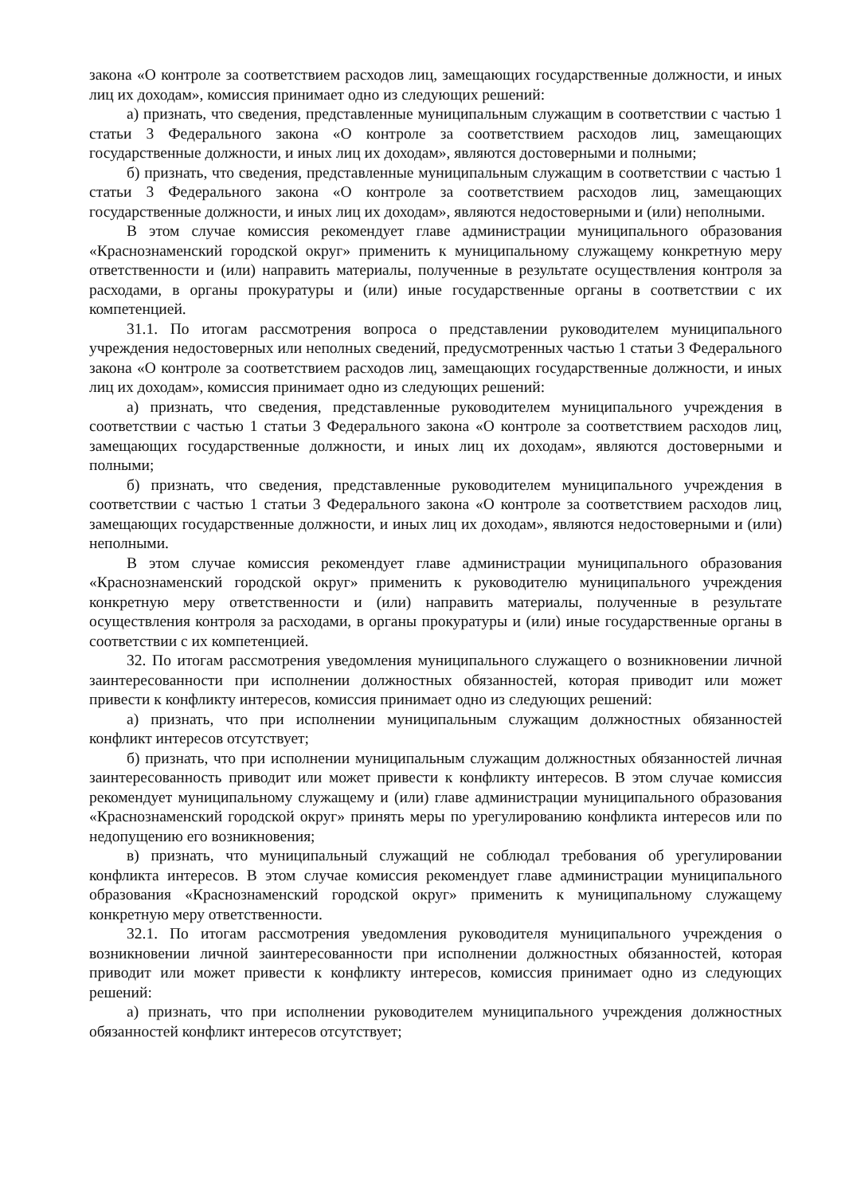закона «О контроле за соответствием расходов лиц, замещающих государственные должности, и иных лиц их доходам», комиссия принимает одно из следующих решений:
а) признать, что сведения, представленные муниципальным служащим в соответствии с частью 1 статьи 3 Федерального закона «О контроле за соответствием расходов лиц, замещающих государственные должности, и иных лиц их доходам», являются достоверными и полными;
б) признать, что сведения, представленные муниципальным служащим в соответствии с частью 1 статьи 3 Федерального закона «О контроле за соответствием расходов лиц, замещающих государственные должности, и иных лиц их доходам», являются недостоверными и (или) неполными.
В этом случае комиссия рекомендует главе администрации муниципального образования «Краснознаменский городской округ» применить к муниципальному служащему конкретную меру ответственности и (или) направить материалы, полученные в результате осуществления контроля за расходами, в органы прокуратуры и (или) иные государственные органы в соответствии с их компетенцией.
31.1. По итогам рассмотрения вопроса о представлении руководителем муниципального учреждения недостоверных или неполных сведений, предусмотренных частью 1 статьи 3 Федерального закона «О контроле за соответствием расходов лиц, замещающих государственные должности, и иных лиц их доходам», комиссия принимает одно из следующих решений:
а) признать, что сведения, представленные руководителем муниципального учреждения в соответствии с частью 1 статьи 3 Федерального закона «О контроле за соответствием расходов лиц, замещающих государственные должности, и иных лиц их доходам», являются достоверными и полными;
б) признать, что сведения, представленные руководителем муниципального учреждения в соответствии с частью 1 статьи 3 Федерального закона «О контроле за соответствием расходов лиц, замещающих государственные должности, и иных лиц их доходам», являются недостоверными и (или) неполными.
В этом случае комиссия рекомендует главе администрации муниципального образования «Краснознаменский городской округ» применить к руководителю муниципального учреждения конкретную меру ответственности и (или) направить материалы, полученные в результате осуществления контроля за расходами, в органы прокуратуры и (или) иные государственные органы в соответствии с их компетенцией.
32. По итогам рассмотрения уведомления муниципального служащего о возникновении личной заинтересованности при исполнении должностных обязанностей, которая приводит или может привести к конфликту интересов, комиссия принимает одно из следующих решений:
а) признать, что при исполнении муниципальным служащим должностных обязанностей конфликт интересов отсутствует;
б) признать, что при исполнении муниципальным служащим должностных обязанностей личная заинтересованность приводит или может привести к конфликту интересов. В этом случае комиссия рекомендует муниципальному служащему и (или) главе администрации муниципального образования «Краснознаменский городской округ» принять меры по урегулированию конфликта интересов или по недопущению его возникновения;
в) признать, что муниципальный служащий не соблюдал требования об урегулировании конфликта интересов. В этом случае комиссия рекомендует главе администрации муниципального образования «Краснознаменский городской округ» применить к муниципальному служащему конкретную меру ответственности.
32.1. По итогам рассмотрения уведомления руководителя муниципального учреждения о возникновении личной заинтересованности при исполнении должностных обязанностей, которая приводит или может привести к конфликту интересов, комиссия принимает одно из следующих решений:
а) признать, что при исполнении руководителем муниципального учреждения должностных обязанностей конфликт интересов отсутствует;